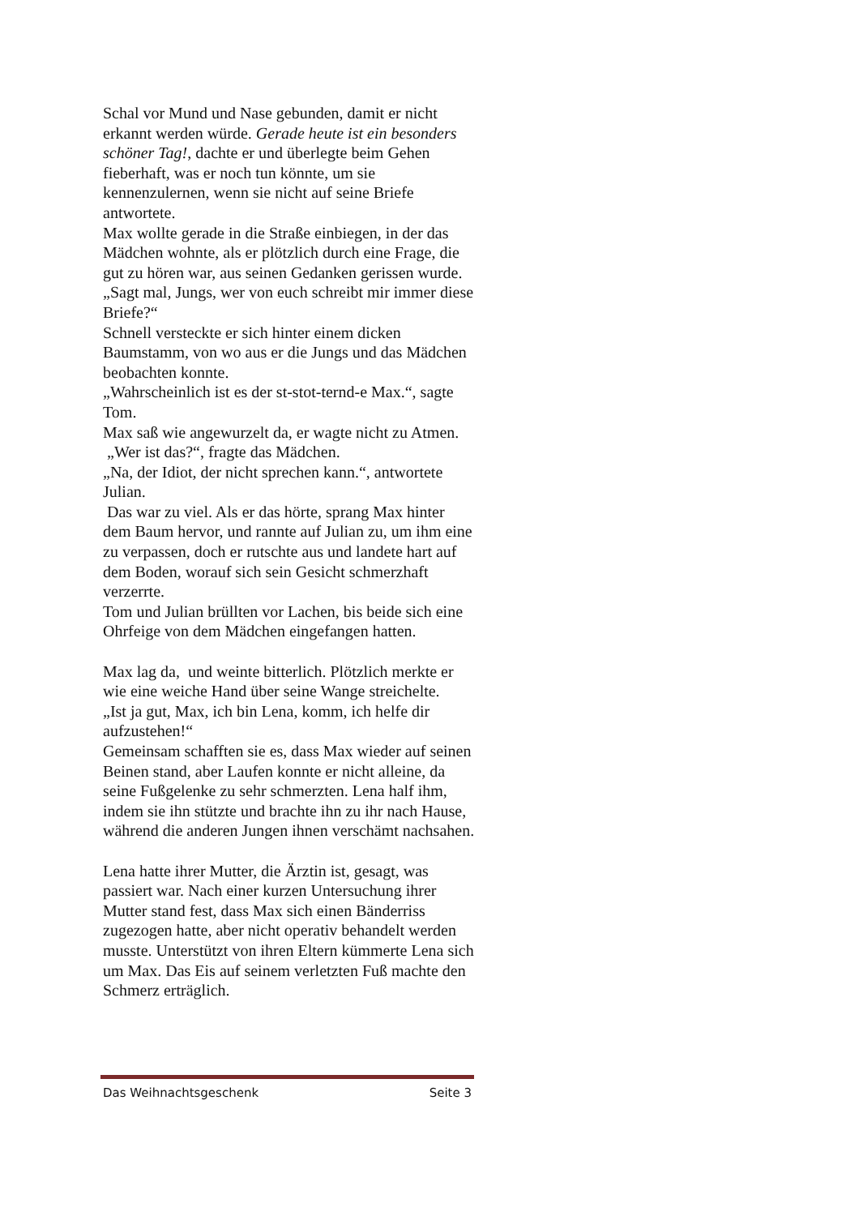Schal vor Mund und Nase gebunden, damit er nicht erkannt werden würde. Gerade heute ist ein besonders schöner Tag!, dachte er und überlegte beim Gehen fieberhaft, was er noch tun könnte, um sie kennenzulernen, wenn sie nicht auf seine Briefe antwortete.
Max wollte gerade in die Straße einbiegen, in der das Mädchen wohnte, als er plötzlich durch eine Frage, die gut zu hören war, aus seinen Gedanken gerissen wurde.
„Sagt mal, Jungs, wer von euch schreibt mir immer diese Briefe?“
Schnell versteckte er sich hinter einem dicken Baumstamm, von wo aus er die Jungs und das Mädchen beobachten konnte.
„Wahrscheinlich ist es der st-stot-ternd-e Max.“, sagte Tom.
Max saß wie angewurzelt da, er wagte nicht zu Atmen.
„Wer ist das?“, fragte das Mädchen.
„Na, der Idiot, der nicht sprechen kann.“, antwortete Julian.
Das war zu viel. Als er das hörte, sprang Max hinter dem Baum hervor, und rannte auf Julian zu, um ihm eine zu verpassen, doch er rutschte aus und landete hart auf dem Boden, worauf sich sein Gesicht schmerzhaft verzerrte.
Tom und Julian brüllten vor Lachen, bis beide sich eine Ohrfeige von dem Mädchen eingefangen hatten.
Max lag da, und weinte bitterlich. Plötzlich merkte er wie eine weiche Hand über seine Wange streichelte.
„Ist ja gut, Max, ich bin Lena, komm, ich helfe dir aufzustehen!“
Gemeinsam schafften sie es, dass Max wieder auf seinen Beinen stand, aber Laufen konnte er nicht alleine, da seine Fußgelenke zu sehr schmerzten. Lena half ihm, indem sie ihn stützte und brachte ihn zu ihr nach Hause, während die anderen Jungen ihnen verschämt nachsahen.
Lena hatte ihrer Mutter, die Ärztin ist, gesagt, was passiert war. Nach einer kurzen Untersuchung ihrer Mutter stand fest, dass Max sich einen Bänderriss zugezogen hatte, aber nicht operativ behandelt werden musste. Unterstützt von ihren Eltern kümmerte Lena sich um Max. Das Eis auf seinem verletzten Fuß machte den Schmerz erträglich.
Das Weihnachtsgeschenk Seite 3